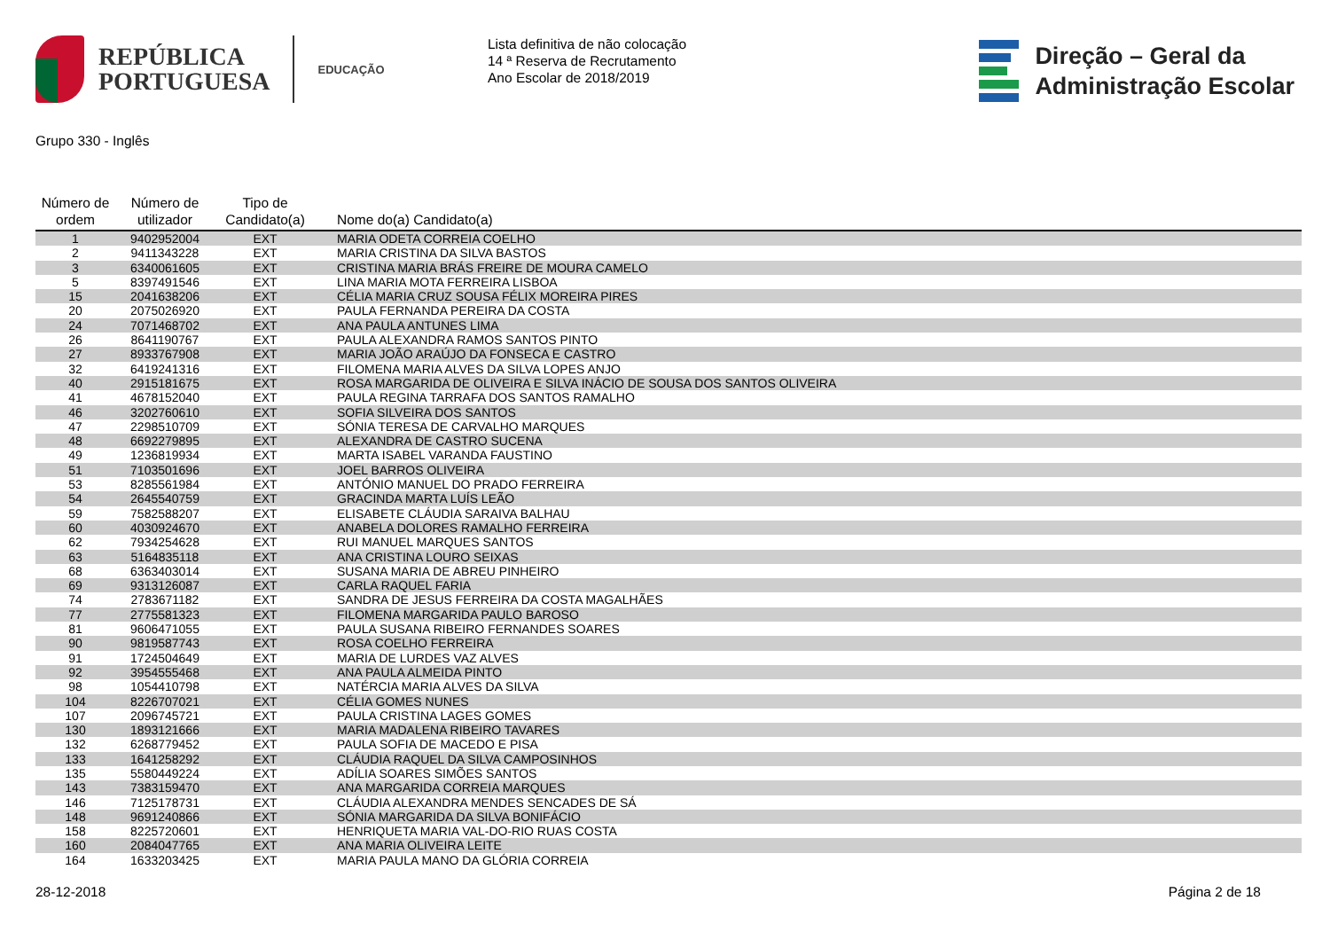REPÚBLICA
PORTUGUESA
EDUCAÇÃO
Lista definitiva de não colocação
14 ª Reserva de Recrutamento
Ano Escolar de 2018/2019
Direção – Geral da
Administração Escolar
Grupo 330 - Inglês
| Número de ordem | Número de utilizador | Tipo de Candidato(a) | Nome do(a) Candidato(a) |
| --- | --- | --- | --- |
| 1 | 9402952004 | EXT | MARIA ODETA CORREIA COELHO |
| 2 | 9411343228 | EXT | MARIA CRISTINA DA SILVA BASTOS |
| 3 | 6340061605 | EXT | CRISTINA MARIA BRÁS FREIRE DE MOURA CAMELO |
| 5 | 8397491546 | EXT | LINA MARIA MOTA FERREIRA LISBOA |
| 15 | 2041638206 | EXT | CÉLIA MARIA CRUZ SOUSA FÉLIX MOREIRA PIRES |
| 20 | 2075026920 | EXT | PAULA FERNANDA PEREIRA DA COSTA |
| 24 | 7071468702 | EXT | ANA PAULA ANTUNES LIMA |
| 26 | 8641190767 | EXT | PAULA ALEXANDRA RAMOS SANTOS PINTO |
| 27 | 8933767908 | EXT | MARIA JOÃO ARAÚJO DA FONSECA E CASTRO |
| 32 | 6419241316 | EXT | FILOMENA MARIA ALVES DA SILVA LOPES ANJO |
| 40 | 2915181675 | EXT | ROSA MARGARIDA DE OLIVEIRA E SILVA INÁCIO DE SOUSA DOS SANTOS OLIVEIRA |
| 41 | 4678152040 | EXT | PAULA REGINA TARRAFA DOS SANTOS RAMALHO |
| 46 | 3202760610 | EXT | SOFIA SILVEIRA DOS SANTOS |
| 47 | 2298510709 | EXT | SÓNIA TERESA DE CARVALHO MARQUES |
| 48 | 6692279895 | EXT | ALEXANDRA DE CASTRO SUCENA |
| 49 | 1236819934 | EXT | MARTA ISABEL VARANDA FAUSTINO |
| 51 | 7103501696 | EXT | JOEL BARROS OLIVEIRA |
| 53 | 8285561984 | EXT | ANTÓNIO MANUEL DO PRADO FERREIRA |
| 54 | 2645540759 | EXT | GRACINDA MARTA LUÍS LEÃO |
| 59 | 7582588207 | EXT | ELISABETE CLÁUDIA SARAIVA BALHAU |
| 60 | 4030924670 | EXT | ANABELA DOLORES RAMALHO FERREIRA |
| 62 | 7934254628 | EXT | RUI MANUEL MARQUES SANTOS |
| 63 | 5164835118 | EXT | ANA CRISTINA LOURO SEIXAS |
| 68 | 6363403014 | EXT | SUSANA MARIA DE ABREU PINHEIRO |
| 69 | 9313126087 | EXT | CARLA RAQUEL FARIA |
| 74 | 2783671182 | EXT | SANDRA DE JESUS FERREIRA DA COSTA MAGALHÃES |
| 77 | 2775581323 | EXT | FILOMENA MARGARIDA PAULO BAROSO |
| 81 | 9606471055 | EXT | PAULA SUSANA RIBEIRO FERNANDES SOARES |
| 90 | 9819587743 | EXT | ROSA COELHO FERREIRA |
| 91 | 1724504649 | EXT | MARIA DE LURDES VAZ ALVES |
| 92 | 3954555468 | EXT | ANA PAULA ALMEIDA PINTO |
| 98 | 1054410798 | EXT | NATÉRCIA MARIA ALVES DA SILVA |
| 104 | 8226707021 | EXT | CÉLIA GOMES NUNES |
| 107 | 2096745721 | EXT | PAULA CRISTINA LAGES GOMES |
| 130 | 1893121666 | EXT | MARIA MADALENA RIBEIRO TAVARES |
| 132 | 6268779452 | EXT | PAULA SOFIA DE MACEDO E PISA |
| 133 | 1641258292 | EXT | CLÁUDIA RAQUEL DA SILVA CAMPOSINHOS |
| 135 | 5580449224 | EXT | ADÍLIA SOARES SIMÕES SANTOS |
| 143 | 7383159470 | EXT | ANA MARGARIDA CORREIA MARQUES |
| 146 | 7125178731 | EXT | CLÁUDIA ALEXANDRA MENDES SENCADES DE SÁ |
| 148 | 9691240866 | EXT | SÓNIA MARGARIDA DA SILVA BONIFÁCIO |
| 158 | 8225720601 | EXT | HENRIQUETA MARIA VAL-DO-RIO RUAS COSTA |
| 160 | 2084047765 | EXT | ANA MARIA OLIVEIRA LEITE |
| 164 | 1633203425 | EXT | MARIA PAULA MANO DA GLÓRIA CORREIA |
28-12-2018 Página 2 de 18